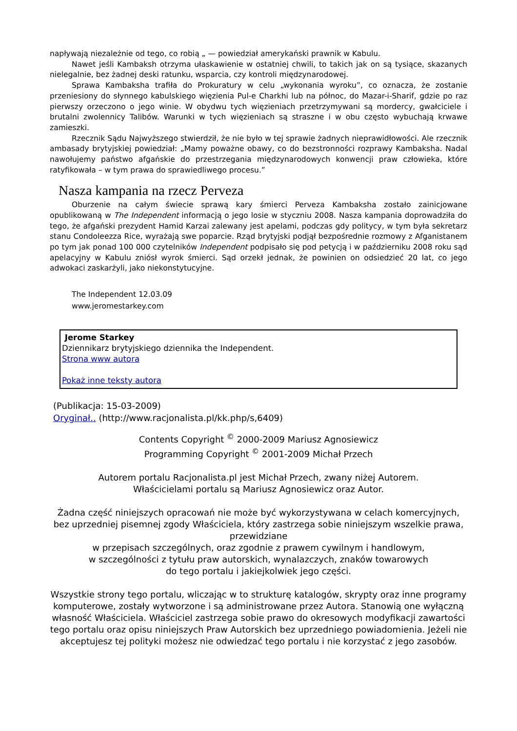napływają niezależnie od tego, co robią „ — powiedział amerykański prawnik w Kabulu.
Nawet jeśli Kambaksh otrzyma ułaskawienie w ostatniej chwili, to takich jak on są tysiące, skazanych nielegalnie, bez żadnej deski ratunku, wsparcia, czy kontroli międzynarodowej.
Sprawa Kambaksha trafiła do Prokuratury w celu „wykonania wyroku”, co oznacza, że zostanie przeniesiony do słynnego kabulskiego więzienia Pul-e Charkhi lub na północ, do Mazar-i-Sharif, gdzie po raz pierwszy orzeczono o jego winie. W obydwu tych więzieniach przetrzymywani są mordercy, gwałciciele i brutalni zwolennicy Talibów. Warunki w tych więzieniach są straszne i w obu często wybuchają krwawe zamieszki.
Rzecznik Sądu Najwyższego stwierdził, że nie było w tej sprawie żadnych nieprawidłowości. Ale rzecznik ambasady brytyjskiej powiedział: „Mamy poważne obawy, co do bezstronności rozprawy Kambaksha. Nadal nawołujemy państwo afgańskie do przestrzegania międzynarodowych konwencji praw człowieka, które ratyfikowała – w tym prawa do sprawiedliwego procesu.”
Nasza kampania na rzecz Perveza
Oburzenie na całym świecie sprawą kary śmierci Perveza Kambaksha zostało zainicjowane opublikowaną w The Independent informacją o jego losie w styczniu 2008. Nasza kampania doprowadziła do tego, że afgański prezydent Hamid Karzai zalewany jest apelami, podczas gdy politycy, w tym była sekretarz stanu Condoleezza Rice, wyrażają swe poparcie. Rząd brytyjski podjął bezpośrednie rozmowy z Afganistanem po tym jak ponad 100 000 czytelników Independent podpisało się pod petycją i w październiku 2008 roku sąd apelacyjny w Kabulu zniósł wyrok śmierci. Sąd orzekł jednak, że powinien on odsiedzieć 20 lat, co jego adwokaci zaskarżyli, jako niekonstytucyjne.
The Independent 12.03.09
www.jeromestarkey.com
Jerome Starkey
Dziennikarz brytyjskiego dziennika the Independent.
Strona www autora
Pokaż inne teksty autora
(Publikacja: 15-03-2009)
Oryginał.. (http://www.racjonalista.pl/kk.php/s,6409)
Contents Copyright <sup>©</sup> 2000-2009 Mariusz Agnosiewicz
Programming Copyright <sup>©</sup> 2001-2009 Michał Przech
Autorem portalu Racjonalista.pl jest Michał Przech, zwany niżej Autorem.
Właścicielami portalu są Mariusz Agnosiewicz oraz Autor.
Żadna część niniejszych opracowań nie może być wykorzystywana w celach komercyjnych, bez uprzedniej pisemnej zgody Właściciela, który zastrzega sobie niniejszym wszelkie prawa, przewidziane
w przepisach szczególnych, oraz zgodnie z prawem cywilnym i handlowym,
w szczególności z tytułu praw autorskich, wynalazczych, znaków towarowych
do tego portalu i jakiejkolwiek jego części.
Wszystkie strony tego portalu, wliczając w to strukturę katalogów, skrypty oraz inne programy komputerowe, zostały wytworzone i są administrowane przez Autora. Stanowią one wyłączną własność Właściciela. Właściciel zastrzega sobie prawo do okresowych modyfikacji zawartości tego portalu oraz opisu niniejszych Praw Autorskich bez uprzedniego powiadomienia. Jeżeli nie akceptujesz tej polityki możesz nie odwiedzać tego portalu i nie korzystać z jego zasobów.